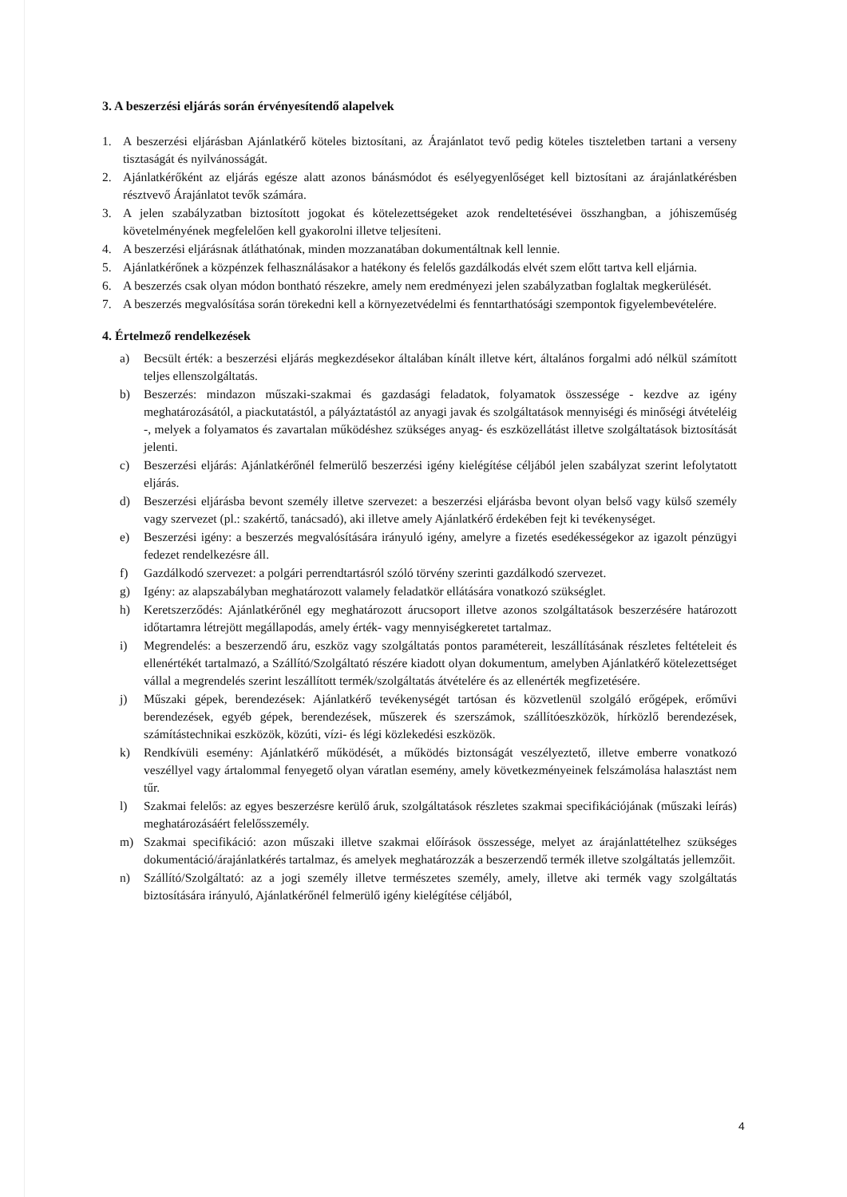3. A beszerzési eljárás során érvényesítendő alapelvek
1. A beszerzési eljárásban Ajánlatkérő köteles biztosítani, az Árajánlatot tevő pedig köteles tiszteletben tartani a verseny tisztaságát és nyilvánosságát.
2. Ajánlatkérőként az eljárás egésze alatt azonos bánásmódot és esélyegyenlőséget kell biztosítani az árajánlatkérésben résztvevő Árajánlatot tevők számára.
3. A jelen szabályzatban biztosított jogokat és kötelezettségeket azok rendeltetésévei összhangban, a jóhiszeműség követelményének megfelelően kell gyakorolni illetve teljesíteni.
4. A beszerzési eljárásnak átláthatónak, minden mozzanatában dokumentáltnak kell lennie.
5. Ajánlatkérőnek a közpénzek felhasználásakor a hatékony és felelős gazdálkodás elvét szem előtt tartva kell eljárnia.
6. A beszerzés csak olyan módon bontható részekre, amely nem eredményezi jelen szabályzatban foglaltak megkerülését.
7. A beszerzés megvalósítása során törekedni kell a környezetvédelmi és fenntarthatósági szempontok figyelembevételére.
4. Értelmező rendelkezések
a) Becsült érték: a beszerzési eljárás megkezdésekor általában kínált illetve kért, általános forgalmi adó nélkül számított teljes ellenszolgáltatás.
b) Beszerzés: mindazon műszaki-szakmai és gazdasági feladatok, folyamatok összessége - kezdve az igény meghatározásától, a piackutatástól, a pályáztatástól az anyagi javak és szolgáltatások mennyiségi és minőségi átvételéig -, melyek a folyamatos és zavartalan működéshez szükséges anyag- és eszközellátást illetve szolgáltatások biztosítását jelenti.
c) Beszerzési eljárás: Ajánlatkérőnél felmerülő beszerzési igény kielégítése céljából jelen szabályzat szerint lefolytatott eljárás.
d) Beszerzési eljárásba bevont személy illetve szervezet: a beszerzési eljárásba bevont olyan belső vagy külső személy vagy szervezet (pl.: szakértő, tanácsadó), aki illetve amely Ajánlatkérő érdekében fejt ki tevékenységet.
e) Beszerzési igény: a beszerzés megvalósítására irányuló igény, amelyre a fizetés esedékességekor az igazolt pénzügyi fedezet rendelkezésre áll.
f) Gazdálkodó szervezet: a polgári perrendtartásról szóló törvény szerinti gazdálkodó szervezet.
g) Igény: az alapszabályban meghatározott valamely feladatkör ellátására vonatkozó szükséglet.
h) Keretszerződés: Ajánlatkérőnél egy meghatározott árucsoport illetve azonos szolgáltatások beszerzésére határozott időtartamra létrejött megállapodás, amely érték- vagy mennyiségkeretet tartalmaz.
i) Megrendelés: a beszerzendő áru, eszköz vagy szolgáltatás pontos paramétereit, leszállításának részletes feltételeit és ellenértékét tartalmazó, a Szállító/Szolgáltató részére kiadott olyan dokumentum, amelyben Ajánlatkérő kötelezettséget vállal a megrendelés szerint leszállított termék/szolgáltatás átvételére és az ellenérték megfizetésére.
j) Műszaki gépek, berendezések: Ajánlatkérő tevékenységét tartósan és közvetlenül szolgáló erőgépek, erőművi berendezések, egyéb gépek, berendezések, műszerek és szerszámok, szállítóeszközök, hírközlő berendezések, számítástechnikai eszközök, közúti, vízi- és légi közlekedési eszközök.
k) Rendkívüli esemény: Ajánlatkérő működését, a működés biztonságát veszélyeztető, illetve emberre vonatkozó veszéllyel vagy ártalommal fenyegető olyan váratlan esemény, amely következményeinek felszámolása halasztást nem tűr.
l) Szakmai felelős: az egyes beszerzésre kerülő áruk, szolgáltatások részletes szakmai specifikációjának (műszaki leírás) meghatározásáért felelősszemély.
m) Szakmai specifikáció: azon műszaki illetve szakmai előírások összessége, melyet az árajánlattételhez szükséges dokumentáció/árajánlatkérés tartalmaz, és amelyek meghatározzák a beszerzendő termék illetve szolgáltatás jellemzőit.
n) Szállító/Szolgáltató: az a jogi személy illetve természetes személy, amely, illetve aki termék vagy szolgáltatás biztosítására irányuló, Ajánlatkérőnél felmerülő igény kielégítése céljából,
4